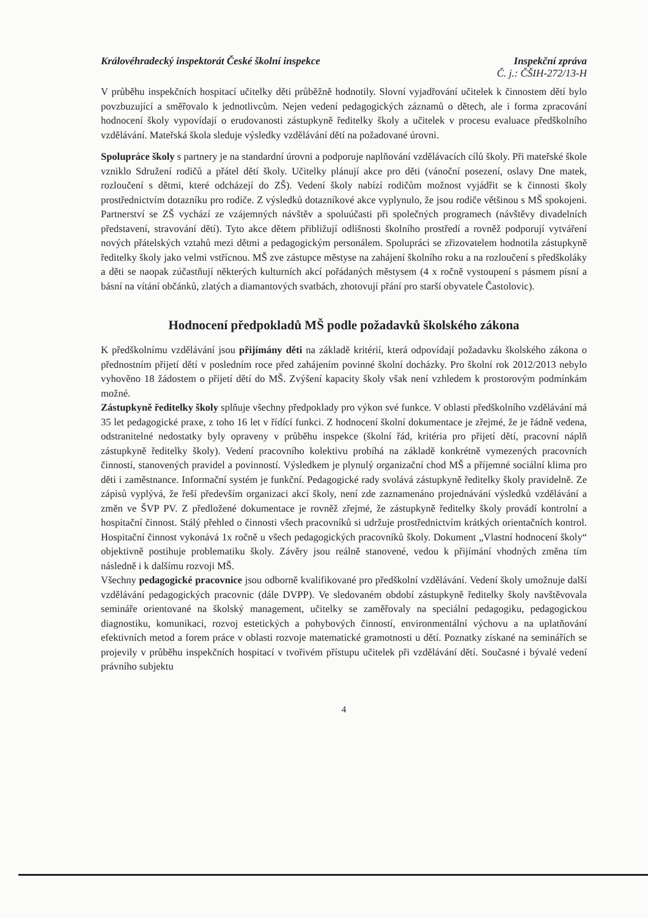Královéhradecký inspektorát České školní inspekce
Inspekční zpráva
Č. j.: ČŠIH-272/13-H
V průběhu inspekčních hospitací učitelky děti průběžně hodnotily. Slovní vyjadřování učitelek k činnostem dětí bylo povzbuzující a směřovalo k jednotlivcům. Nejen vedení pedagogických záznamů o dětech, ale i forma zpracování hodnocení školy vypovídají o erudovanosti zástupkyně ředitelky školy a učitelek v procesu evaluace předškolního vzdělávání. Mateřská škola sleduje výsledky vzdělávání dětí na požadované úrovni.
Spolupráce školy s partnery je na standardní úrovni a podporuje naplňování vzdělávacích cílů školy. Při mateřské škole vzniklo Sdružení rodičů a přátel dětí školy. Učitelky plánují akce pro děti (vánoční posezení, oslavy Dne matek, rozloučení s dětmi, které odcházejí do ZŠ). Vedení školy nabízí rodičům možnost vyjádřit se k činnosti školy prostřednictvím dotazníku pro rodiče. Z výsledků dotazníkové akce vyplynulo, že jsou rodiče většinou s MŠ spokojeni. Partnerství se ZŠ vychází ze vzájemných návštěv a spoluúčasti při společných programech (návštěvy divadelních představení, stravování dětí). Tyto akce dětem přibližují odlišnosti školního prostředí a rovněž podporují vytváření nových přátelských vztahů mezi dětmi a pedagogickým personálem. Spolupráci se zřizovatelem hodnotila zástupkyně ředitelky školy jako velmi vstřícnou. MŠ zve zástupce městyse na zahájení školního roku a na rozloučení s předškoláky a děti se naopak zúčastňují některých kulturních akcí pořádaných městysem (4 x ročně vystoupení s pásmem písní a básní na vítání občánků, zlatých a diamantových svatbách, zhotovují přání pro starší obyvatele Častolovic).
Hodnocení předpokladů MŠ podle požadavků školského zákona
K předškolnímu vzdělávání jsou přijímány děti na základě kritérií, která odpovídají požadavku školského zákona o přednostním přijetí dětí v posledním roce před zahájením povinné školní docházky. Pro školní rok 2012/2013 nebylo vyhověno 18 žádostem o přijetí dětí do MŠ. Zvýšení kapacity školy však není vzhledem k prostorovým podmínkám možné.
Zástupkyně ředitelky školy splňuje všechny předpoklady pro výkon své funkce. V oblasti předškolního vzdělávání má 35 let pedagogické praxe, z toho 16 let v řídící funkci. Z hodnocení školní dokumentace je zřejmé, že je řádně vedena, odstranitelné nedostatky byly opraveny v průběhu inspekce (školní řád, kritéria pro přijetí dětí, pracovní náplň zástupkyně ředitelky školy). Vedení pracovního kolektivu probíhá na základě konkrétně vymezených pracovních činností, stanovených pravidel a povinností. Výsledkem je plynulý organizační chod MŠ a příjemné sociální klima pro děti i zaměstnance. Informační systém je funkční. Pedagogické rady svolává zástupkyně ředitelky školy pravidelně. Ze zápisů vyplývá, že řeší především organizaci akcí školy, není zde zaznamenáno projednávání výsledků vzdělávání a změn ve ŠVP PV. Z předložené dokumentace je rovněž zřejmé, že zástupkyně ředitelky školy provádí kontrolní a hospitační činnost. Stálý přehled o činnosti všech pracovníků si udržuje prostřednictvím krátkých orientačních kontrol. Hospitační činnost vykonává 1x ročně u všech pedagogických pracovníků školy. Dokument „Vlastní hodnocení školy“ objektivně postihuje problematiku školy. Závěry jsou reálně stanovené, vedou k přijímání vhodných změna tím následně i k dalšímu rozvoji MŠ.
Všechny pedagogické pracovnice jsou odborně kvalifikované pro předškolní vzdělávání. Vedení školy umožnuje další vzdělávání pedagogických pracovnic (dále DVPP). Ve sledovaném období zástupkyně ředitelky školy navštěvovala semináře orientované na školský management, učitelky se zaměřovaly na speciální pedagogiku, pedagogickou diagnostiku, komunikaci, rozvoj estetických a pohybových činností, environmentální výchovu a na uplatňování efektivních metod a forem práce v oblasti rozvoje matematické gramotnosti u dětí. Poznatky získané na seminářích se projevily v průběhu inspekčních hospitací v tvořivém přístupu učitelek při vzdělávání dětí. Současné i bývalé vedení právního subjektu
4